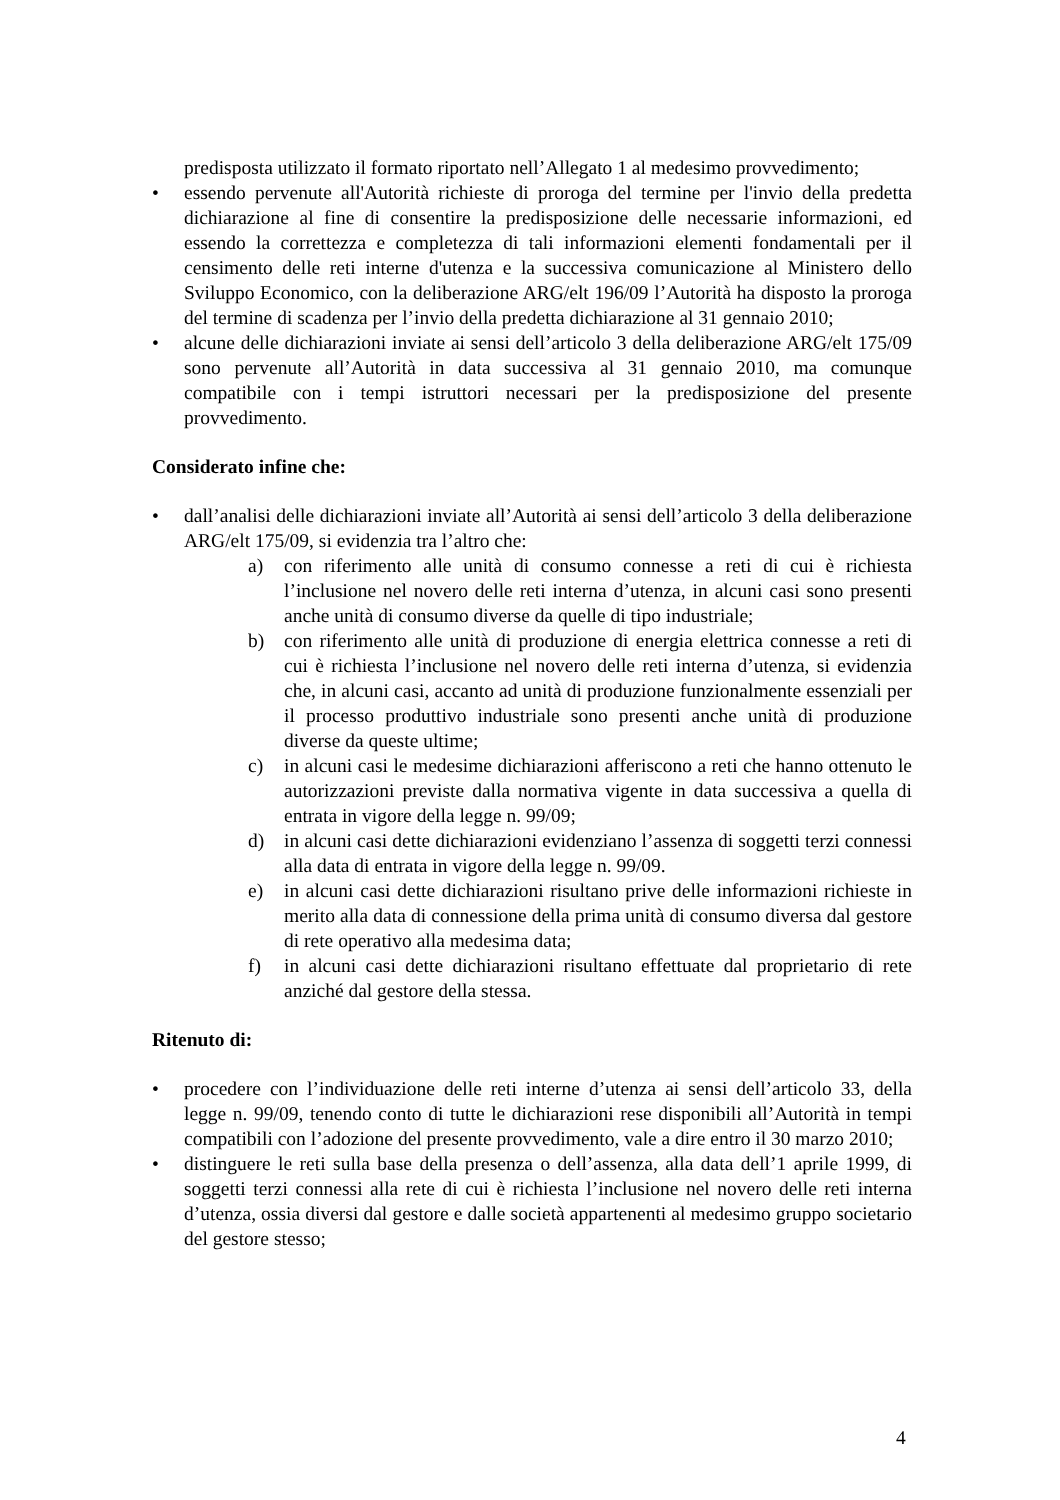predisposta utilizzato il formato riportato nell’Allegato 1 al medesimo provvedimento;
• essendo pervenute all'Autorità richieste di proroga del termine per l'invio della predetta dichiarazione al fine di consentire la predisposizione delle necessarie informazioni, ed essendo la correttezza e completezza di tali informazioni elementi fondamentali per il censimento delle reti interne d'utenza e la successiva comunicazione al Ministero dello Sviluppo Economico, con la deliberazione ARG/elt 196/09 l’Autorità ha disposto la proroga del termine di scadenza per l’invio della predetta dichiarazione al 31 gennaio 2010;
• alcune delle dichiarazioni inviate ai sensi dell’articolo 3 della deliberazione ARG/elt 175/09 sono pervenute all’Autorità in data successiva al 31 gennaio 2010, ma comunque compatibile con i tempi istruttori necessari per la predisposizione del presente provvedimento.
Considerato infine che:
• dall’analisi delle dichiarazioni inviate all’Autorità ai sensi dell’articolo 3 della deliberazione ARG/elt 175/09, si evidenzia tra l’altro che:
a) con riferimento alle unità di consumo connesse a reti di cui è richiesta l’inclusione nel novero delle reti interna d’utenza, in alcuni casi sono presenti anche unità di consumo diverse da quelle di tipo industriale;
b) con riferimento alle unità di produzione di energia elettrica connesse a reti di cui è richiesta l’inclusione nel novero delle reti interna d’utenza, si evidenzia che, in alcuni casi, accanto ad unità di produzione funzionalmente essenziali per il processo produttivo industriale sono presenti anche unità di produzione diverse da queste ultime;
c) in alcuni casi le medesime dichiarazioni afferiscono a reti che hanno ottenuto le autorizzazioni previste dalla normativa vigente in data successiva a quella di entrata in vigore della legge n. 99/09;
d) in alcuni casi dette dichiarazioni evidenziano l’assenza di soggetti terzi connessi alla data di entrata in vigore della legge n. 99/09.
e) in alcuni casi dette dichiarazioni risultano prive delle informazioni richieste in merito alla data di connessione della prima unità di consumo diversa dal gestore di rete operativo alla medesima data;
f) in alcuni casi dette dichiarazioni risultano effettuate dal proprietario di rete anziché dal gestore della stessa.
Ritenuto di:
• procedere con l’individuazione delle reti interne d’utenza ai sensi dell’articolo 33, della legge n. 99/09, tenendo conto di tutte le dichiarazioni rese disponibili all’Autorità in tempi compatibili con l’adozione del presente provvedimento, vale a dire entro il 30 marzo 2010;
• distinguere le reti sulla base della presenza o dell’assenza, alla data dell’1 aprile 1999, di soggetti terzi connessi alla rete di cui è richiesta l’inclusione nel novero delle reti interna d’utenza, ossia diversi dal gestore e dalle società appartenenti al medesimo gruppo societario del gestore stesso;
4